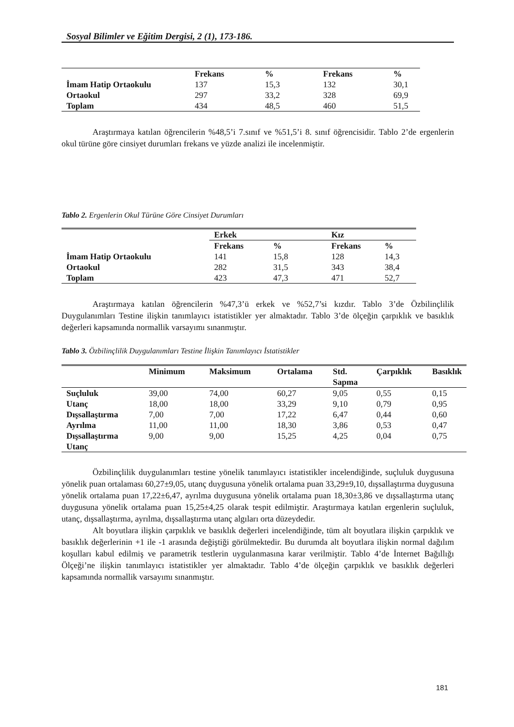Sosyal Bilimler ve Eğitim Dergisi, 2 (1), 173-186.
| | Frekans | % | Frekans | % |
| --- | --- | --- | --- | --- |
| İmam Hatip Ortaokulu | 137 | 15,3 | 132 | 30,1 |
| Ortaokul | 297 | 33,2 | 328 | 69,9 |
| Toplam | 434 | 48,5 | 460 | 51,5 |
Araştırmaya katılan öğrencilerin %48,5’i 7.sınıf ve %51,5’i 8. sınıf öğrencisidir. Tablo 2’de ergenlerin okul türüne göre cinsiyet durumları frekans ve yüzde analizi ile incelenmiştir.
Tablo 2. Ergenlerin Okul Türüne Göre Cinsiyet Durumları
| | Erkek | | Kız | |
| --- | --- | --- | --- | --- |
| | Frekans | % | Frekans | % |
| İmam Hatip Ortaokulu | 141 | 15,8 | 128 | 14,3 |
| Ortaokul | 282 | 31,5 | 343 | 38,4 |
| Toplam | 423 | 47,3 | 471 | 52,7 |
Araştırmaya katılan öğrencilerin %47,3’ü erkek ve %52,7’si kızdır. Tablo 3’de Özbilinçlilik Duygulanımları Testine ilişkin tanımlayıcı istatistikler yer almaktadır. Tablo 3’de ölçeğin çarpıklık ve basıklık değerleri kapsamında normallik varsayımı sınanmıştır.
Tablo 3. Özbilinçlilik Duygulanımları Testine İlişkin Tanımlayıcı İstatistikler
| | Minimum | Maksimum | Ortalama | Std. Sapma | Çarpıklık | Basıklık |
| --- | --- | --- | --- | --- | --- | --- |
| Suçluluk | 39,00 | 74,00 | 60,27 | 9,05 | 0,55 | 0,15 |
| Utanç | 18,00 | 18,00 | 33,29 | 9,10 | 0,79 | 0,95 |
| Dışsallaştırma | 7,00 | 7,00 | 17,22 | 6,47 | 0,44 | 0,60 |
| Ayrılma | 11,00 | 11,00 | 18,30 | 3,86 | 0,53 | 0,47 |
| Dışsallaştırma Utanç | 9,00 | 9,00 | 15,25 | 4,25 | 0,04 | 0,75 |
Özbilinçlilik duygulanımları testine yönelik tanımlayıcı istatistikler incelendiğinde, suçluluk duygusuna yönelik puan ortalaması 60,27±9,05, utanç duygusuna yönelik ortalama puan 33,29±9,10, dışsallaştırma duygusuna yönelik ortalama puan 17,22±6,47, ayrılma duygusuna yönelik ortalama puan 18,30±3,86 ve dışsallaştırma utanç duygusuna yönelik ortalama puan 15,25±4,25 olarak tespit edilmiştir. Araştırmaya katılan ergenlerin suçluluk, utanç, dışsallaştırma, ayrılma, dışsallaştırma utanç algıları orta düzeydedir.
Alt boyutlara ilişkin çarpıklık ve basıklık değerleri incelendiğinde, tüm alt boyutlara ilişkin çarpıklık ve basıklık değerlerinin +1 ile -1 arasında değiştiği görülmektedir. Bu durumda alt boyutlara ilişkin normal dağılım koşulları kabul edilmiş ve parametrik testlerin uygulanmasına karar verilmiştir. Tablo 4’de İnternet Bağıllığı Ölçeği’ne ilişkin tanımlayıcı istatistikler yer almaktadır. Tablo 4’de ölçeğin çarpıklık ve basıklık değerleri kapsamında normallik varsayımı sınanmıştır.
181